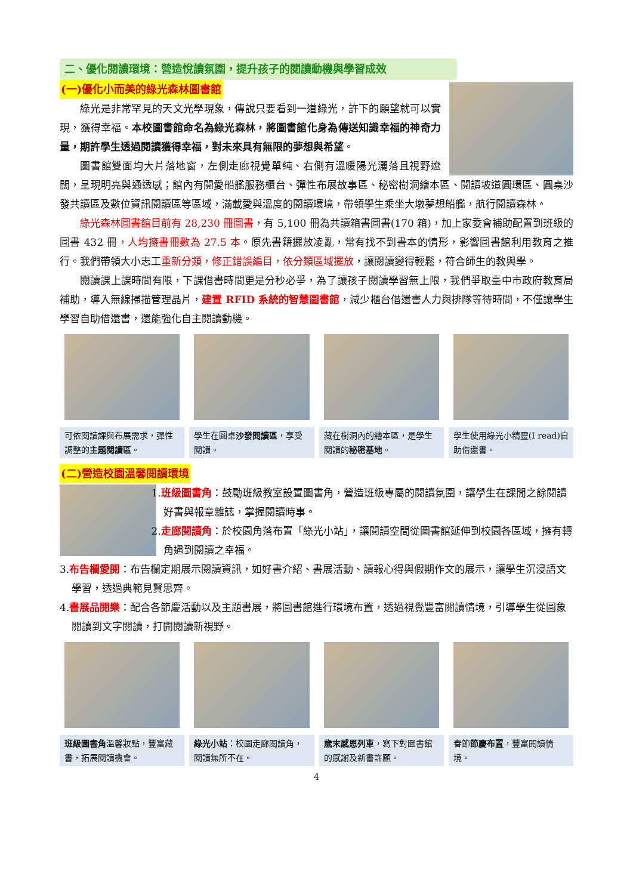二、優化閱讀環境：營造悅讀氛圍，提升孩子的閱讀動機與學習成效
(一)優化小而美的綠光森林圖書館
綠光是非常罕見的天文光學現象，傳說只要看到一道綠光，許下的願望就可以實現，獲得幸福。本校圖書館命名為綠光森林，將圖書館化身為傳送知識幸福的神奇力量，期許學生透過閱讀獲得幸福，對未來具有無限的夢想與希望。
圖書館雙面均大片落地窗，左側走廊視覺單純、右側有溫暖陽光灑落且視野遼闊，呈現明亮與通透感；館內有閱愛船艦服務櫃台、彈性布展故事區、秘密樹洞繪本區、閱讀坡道圓環區、圓桌沙發共讀區及數位資訊閱讀區等區域，滿載愛與溫度的閱讀環境，帶領學生乘坐大墩夢想船艦，航行閱讀森林。
綠光森林圖書館目前有 28,230 冊圖書，有 5,100 冊為共讀箱書圖書(170 箱)，加上家委會補助配置到班級的圖書 432 冊，人均擁書冊數為 27.5 本。原先書籍擺放凌亂，常有找不到書本的情形，影響圖書館利用教育之推行。我們帶領大小志工重新分類，修正錯誤編目，依分類區域擺放，讓閱讀變得輕鬆，符合師生的教與學。
閱讀課上課時間有限，下課借書時間更是分秒必爭，為了讓孩子閱讀學習無上限，我們爭取臺中市政府教育局補助，導入無線掃描管理晶片，建置 RFID 系統的智慧圖書館，減少櫃台借還書人力與排隊等待時間，不僅讓學生學習自助借還書，還能強化自主閱讀動機。
可依閱讀課與布展需求，彈性調整的主題閱讀區。
學生在圓桌沙發閱讀區，享受閱讀。 藏在樹洞內的繪本區，是學生閱讀的秘密基地。
學生使用綠光小精靈(I read)自助借還書。
(二)營造校園溫馨閱讀環境
1.班級圖書角：鼓勵班級教室設置圖書角，營造班級專屬的閱讀氛圍，讓學生在課閒之餘閱讀好書與報章雜誌，掌握閱讀時事。
2.走廊閱讀角：於校園角落布置「綠光小站」，讓閱讀空間從圖書館延伸到校園各區域，擁有轉角遇到閱讀之幸福。
3.布告欄愛閱：布告欄定期展示閱讀資訊，如好書介紹、書展活動、讀報心得與假期作文的展示，讓學生沉浸語文學習，透過典範見賢思齊。
4.書展品閱樂：配合各節慶活動以及主題書展，將圖書館進行環境布置，透過視覺豐富閱讀情境，引導學生從圖象閱讀到文字閱讀，打開閱讀新視野。
班級圖書角溫馨妝點，豐富藏書，拓展閱讀機會。
綠光小站：校園走廊閱讀角，閱讀無所不在。
歲末感恩列車，寫下對圖書館的感謝及新書許願。
春節節慶布置，豐富閱讀情境。
4